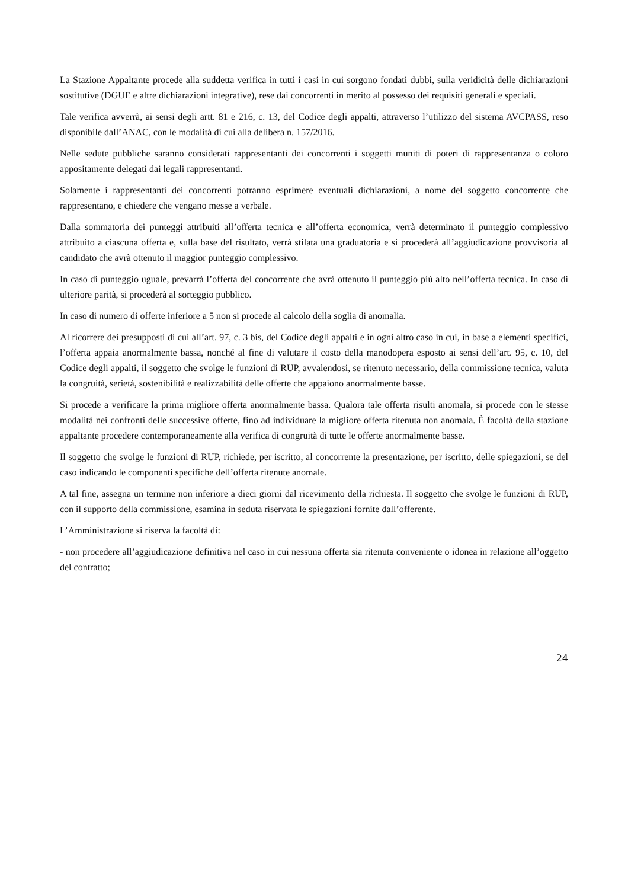La Stazione Appaltante procede alla suddetta verifica in tutti i casi in cui sorgono fondati dubbi, sulla veridicità delle dichiarazioni sostitutive (DGUE e altre dichiarazioni integrative), rese dai concorrenti in merito al possesso dei requisiti generali e speciali.
Tale verifica avverrà, ai sensi degli artt. 81 e 216, c. 13, del Codice degli appalti, attraverso l’utilizzo del sistema AVCPASS, reso disponibile dall’ANAC, con le modalità di cui alla delibera n. 157/2016.
Nelle sedute pubbliche saranno considerati rappresentanti dei concorrenti i soggetti muniti di poteri di rappresentanza o coloro appositamente delegati dai legali rappresentanti.
Solamente i rappresentanti dei concorrenti potranno esprimere eventuali dichiarazioni, a nome del soggetto concorrente che rappresentano, e chiedere che vengano messe a verbale.
Dalla sommatoria dei punteggi attribuiti all’offerta tecnica e all’offerta economica, verrà determinato il punteggio complessivo attribuito a ciascuna offerta e, sulla base del risultato, verrà stilata una graduatoria e si procederà all’aggiudicazione provvisoria al candidato che avrà ottenuto il maggior punteggio complessivo.
In caso di punteggio uguale, prevarrà l’offerta del concorrente che avrà ottenuto il punteggio più alto nell’offerta tecnica. In caso di ulteriore parità, si procederà al sorteggio pubblico.
In caso di numero di offerte inferiore a 5 non si procede al calcolo della soglia di anomalia.
Al ricorrere dei presupposti di cui all’art. 97, c. 3 bis, del Codice degli appalti e in ogni altro caso in cui, in base a elementi specifici, l’offerta appaia anormalmente bassa, nonché al fine di valutare il costo della manodopera esposto ai sensi dell’art. 95, c. 10, del Codice degli appalti, il soggetto che svolge le funzioni di RUP, avvalendosi, se ritenuto necessario, della commissione tecnica, valuta la congruità, serietà, sostenibilità e realizzabilità delle offerte che appaiono anormalmente basse.
Si procede a verificare la prima migliore offerta anormalmente bassa. Qualora tale offerta risulti anomala, si procede con le stesse modalità nei confronti delle successive offerte, fino ad individuare la migliore offerta ritenuta non anomala. È facoltà della stazione appaltante procedere contemporaneamente alla verifica di congruità di tutte le offerte anormalmente basse.
Il soggetto che svolge le funzioni di RUP, richiede, per iscritto, al concorrente la presentazione, per iscritto, delle spiegazioni, se del caso indicando le componenti specifiche dell’offerta ritenute anomale.
A tal fine, assegna un termine non inferiore a dieci giorni dal ricevimento della richiesta. Il soggetto che svolge le funzioni di RUP, con il supporto della commissione, esamina in seduta riservata le spiegazioni fornite dall’offerente.
L’Amministrazione si riserva la facoltà di:
- non procedere all’aggiudicazione definitiva nel caso in cui nessuna offerta sia ritenuta conveniente o idonea in relazione all’oggetto del contratto;
24